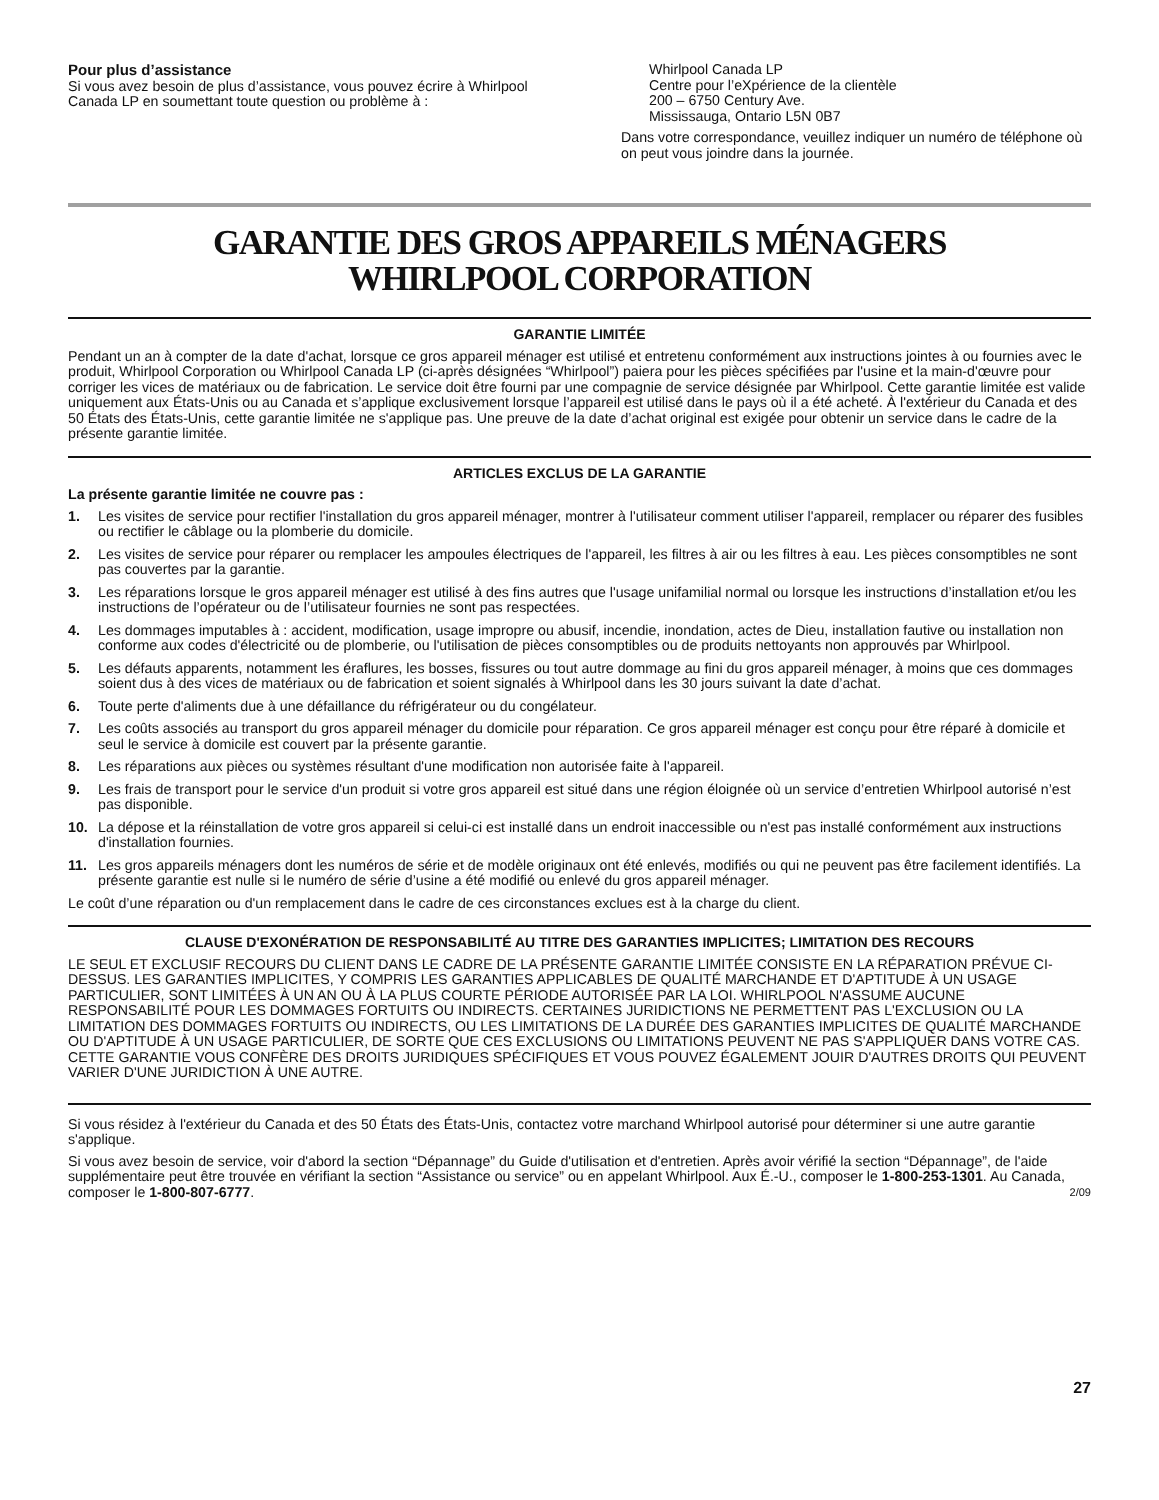Pour plus d’assistance
Si vous avez besoin de plus d’assistance, vous pouvez écrire à Whirlpool Canada LP en soumettant toute question ou problème à :
Whirlpool Canada LP
Centre pour l’eXpérience de la clientèle
200 – 6750 Century Ave.
Mississauga, Ontario L5N 0B7
Dans votre correspondance, veuillez indiquer un numéro de téléphone où on peut vous joindre dans la journée.
GARANTIE DES GROS APPAREILS MÉNAGERS
WHIRLPOOL CORPORATION
GARANTIE LIMITÉE
Pendant un an à compter de la date d'achat, lorsque ce gros appareil ménager est utilisé et entretenu conformément aux instructions jointes à ou fournies avec le produit, Whirlpool Corporation ou Whirlpool Canada LP (ci-après désignées “Whirlpool”) paiera pour les pièces spécifiées par l'usine et la main-d'œuvre pour corriger les vices de matériaux ou de fabrication. Le service doit être fourni par une compagnie de service désignée par Whirlpool. Cette garantie limitée est valide uniquement aux États-Unis ou au Canada et s’applique exclusivement lorsque l’appareil est utilisé dans le pays où il a été acheté. À l'extérieur du Canada et des 50 États des États-Unis, cette garantie limitée ne s'applique pas. Une preuve de la date d’achat original est exigée pour obtenir un service dans le cadre de la présente garantie limitée.
ARTICLES EXCLUS DE LA GARANTIE
La présente garantie limitée ne couvre pas :
1. Les visites de service pour rectifier l'installation du gros appareil ménager, montrer à l'utilisateur comment utiliser l'appareil, remplacer ou réparer des fusibles ou rectifier le câblage ou la plomberie du domicile.
2. Les visites de service pour réparer ou remplacer les ampoules électriques de l'appareil, les filtres à air ou les filtres à eau. Les pièces consomptibles ne sont pas couvertes par la garantie.
3. Les réparations lorsque le gros appareil ménager est utilisé à des fins autres que l'usage unifamilial normal ou lorsque les instructions d’installation et/ou les instructions de l’opérateur ou de l’utilisateur fournies ne sont pas respectées.
4. Les dommages imputables à : accident, modification, usage impropre ou abusif, incendie, inondation, actes de Dieu, installation fautive ou installation non conforme aux codes d'électricité ou de plomberie, ou l'utilisation de pièces consomptibles ou de produits nettoyants non approuvés par Whirlpool.
5. Les défauts apparents, notamment les éraflures, les bosses, fissures ou tout autre dommage au fini du gros appareil ménager, à moins que ces dommages soient dus à des vices de matériaux ou de fabrication et soient signalés à Whirlpool dans les 30 jours suivant la date d’achat.
6. Toute perte d'aliments due à une défaillance du réfrigérateur ou du congélateur.
7. Les coûts associés au transport du gros appareil ménager du domicile pour réparation. Ce gros appareil ménager est conçu pour être réparé à domicile et seul le service à domicile est couvert par la présente garantie.
8. Les réparations aux pièces ou systèmes résultant d'une modification non autorisée faite à l'appareil.
9. Les frais de transport pour le service d'un produit si votre gros appareil est situé dans une région éloignée où un service d’entretien Whirlpool autorisé n’est pas disponible.
10. La dépose et la réinstallation de votre gros appareil si celui-ci est installé dans un endroit inaccessible ou n'est pas installé conformément aux instructions d'installation fournies.
11. Les gros appareils ménagers dont les numéros de série et de modèle originaux ont été enlevés, modifiés ou qui ne peuvent pas être facilement identifiés. La présente garantie est nulle si le numéro de série d’usine a été modifié ou enlevé du gros appareil ménager.
Le coût d’une réparation ou d'un remplacement dans le cadre de ces circonstances exclues est à la charge du client.
CLAUSE D'EXONÉRATION DE RESPONSABILITÉ AU TITRE DES GARANTIES IMPLICITES; LIMITATION DES RECOURS
LE SEUL ET EXCLUSIF RECOURS DU CLIENT DANS LE CADRE DE LA PRÉSENTE GARANTIE LIMITÉE CONSISTE EN LA RÉPARATION PRÉVUE CI-DESSUS. LES GARANTIES IMPLICITES, Y COMPRIS LES GARANTIES APPLICABLES DE QUALITÉ MARCHANDE ET D'APTITUDE À UN USAGE PARTICULIER, SONT LIMITÉES À UN AN OU À LA PLUS COURTE PÉRIODE AUTORISÉE PAR LA LOI. WHIRLPOOL N'ASSUME AUCUNE RESPONSABILITÉ POUR LES DOMMAGES FORTUITS OU INDIRECTS. CERTAINES JURIDICTIONS NE PERMETTENT PAS L'EXCLUSION OU LA LIMITATION DES DOMMAGES FORTUITS OU INDIRECTS, OU LES LIMITATIONS DE LA DURÉE DES GARANTIES IMPLICITES DE QUALITÉ MARCHANDE OU D'APTITUDE À UN USAGE PARTICULIER, DE SORTE QUE CES EXCLUSIONS OU LIMITATIONS PEUVENT NE PAS S'APPLIQUER DANS VOTRE CAS. CETTE GARANTIE VOUS CONFÈRE DES DROITS JURIDIQUES SPÉCIFIQUES ET VOUS POUVEZ ÉGALEMENT JOUIR D'AUTRES DROITS QUI PEUVENT VARIER D'UNE JURIDICTION À UNE AUTRE.
Si vous résidez à l'extérieur du Canada et des 50 États des États-Unis, contactez votre marchand Whirlpool autorisé pour déterminer si une autre garantie s'applique.
Si vous avez besoin de service, voir d'abord la section “Dépannage” du Guide d'utilisation et d'entretien. Après avoir vérifié la section “Dépannage”, de l'aide supplémentaire peut être trouvée en vérifiant la section “Assistance ou service” ou en appelant Whirlpool. Aux É.-U., composer le 1-800-253-1301. Au Canada, composer le 1-800-807-6777. 2/09
27